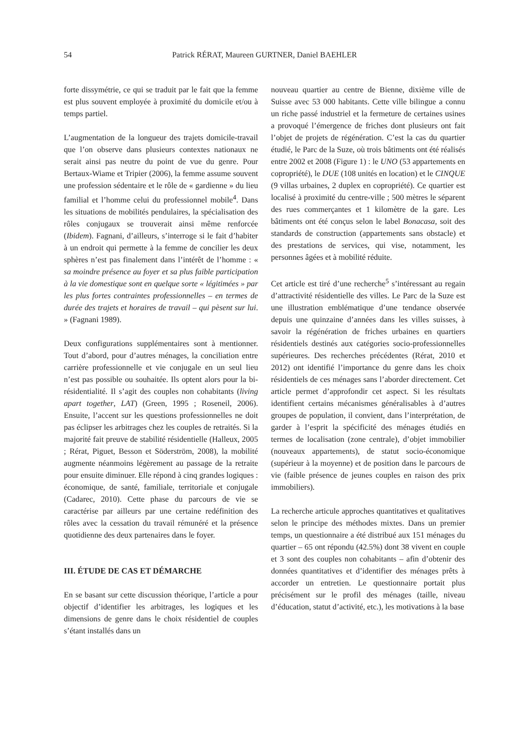54 Patrick RÉRAT, Maureen GURTNER, Daniel BAEHLER
forte dissymétrie, ce qui se traduit par le fait que la femme est plus souvent employée à proximité du domicile et/ou à temps partiel.
L’augmentation de la longueur des trajets domicile-travail que l’on observe dans plusieurs contextes nationaux ne serait ainsi pas neutre du point de vue du genre. Pour Bertaux-Wiame et Tripier (2006), la femme assume souvent une profession sédentaire et le rôle de « gardienne » du lieu familial et l’homme celui du professionnel mobile<sup>4</sup>. Dans les situations de mobilités pendulaires, la spécialisation des rôles conjugaux se trouverait ainsi même renforcée (Ibidem). Fagnani, d’ailleurs, s’interroge si le fait d’habiter à un endroit qui permette à la femme de concilier les deux sphères n’est pas finalement dans l’intérêt de l’homme : « sa moindre présence au foyer et sa plus faible participation à la vie domestique sont en quelque sorte « légitimées » par les plus fortes contraintes professionnelles – en termes de durée des trajets et horaires de travail – qui pèsent sur lui. » (Fagnani 1989).
Deux configurations supplémentaires sont à mentionner. Tout d’abord, pour d’autres ménages, la conciliation entre carrière professionnelle et vie conjugale en un seul lieu n’est pas possible ou souhaitée. Ils optent alors pour la bi-résidentialité. Il s’agit des couples non cohabitants (living apart together, LAT) (Green, 1995 ; Roseneil, 2006). Ensuite, l’accent sur les questions professionnelles ne doit pas éclipser les arbitrages chez les couples de retraités. Si la majorité fait preuve de stabilité résidentielle (Halleux, 2005 ; Rérat, Piguet, Besson et Söderström, 2008), la mobilité augmente néanmoins légèrement au passage de la retraite pour ensuite diminuer. Elle répond à cinq grandes logiques : économique, de santé, familiale, territoriale et conjugale (Cadarec, 2010). Cette phase du parcours de vie se caractérise par ailleurs par une certaine redéfinition des rôles avec la cessation du travail rémunéré et la présence quotidienne des deux partenaires dans le foyer.
III. ÉTUDE DE CAS ET DÉMARCHE
En se basant sur cette discussion théorique, l’article a pour objectif d’identifier les arbitrages, les logiques et les dimensions de genre dans le choix résidentiel de couples s’étant installés dans un
nouveau quartier au centre de Bienne, dixième ville de Suisse avec 53 000 habitants. Cette ville bilingue a connu un riche passé industriel et la fermeture de certaines usines a provoqué l’émergence de friches dont plusieurs ont fait l’objet de projets de régénération. C’est la cas du quartier étudié, le Parc de la Suze, où trois bâtiments ont été réalisés entre 2002 et 2008 (Figure 1) : le UNO (53 appartements en copropriété), le DUE (108 unités en location) et le CINQUE (9 villas urbaines, 2 duplex en copropriété). Ce quartier est localisé à proximité du centre-ville ; 500 mètres le séparent des rues commerçantes et 1 kilomètre de la gare. Les bâtiments ont été conçus selon le label Bonacasa, soit des standards de construction (appartements sans obstacle) et des prestations de services, qui vise, notamment, les personnes âgées et à mobilité réduite.
Cet article est tiré d’une recherche<sup>5</sup> s’intéressant au regain d’attractivité résidentielle des villes. Le Parc de la Suze est une illustration emblématique d’une tendance observée depuis une quinzaine d’années dans les villes suisses, à savoir la régénération de friches urbaines en quartiers résidentiels destinés aux catégories socio-professionnelles supérieures. Des recherches précédentes (Rérat, 2010 et 2012) ont identifié l’importance du genre dans les choix résidentiels de ces ménages sans l’aborder directement. Cet article permet d’approfondir cet aspect. Si les résultats identifient certains mécanismes généralisables à d’autres groupes de population, il convient, dans l’interprétation, de garder à l’esprit la spécificité des ménages étudiés en termes de localisation (zone centrale), d’objet immobilier (nouveaux appartements), de statut socio-économique (supérieur à la moyenne) et de position dans le parcours de vie (faible présence de jeunes couples en raison des prix immobiliers).
La recherche articule approches quantitatives et qualitatives selon le principe des méthodes mixtes. Dans un premier temps, un questionnaire a été distribué aux 151 ménages du quartier – 65 ont répondu (42.5%) dont 38 vivent en couple et 3 sont des couples non cohabitants – afin d’obtenir des données quantitatives et d’identifier des ménages prêts à accorder un entretien. Le questionnaire portait plus précisément sur le profil des ménages (taille, niveau d’éducation, statut d’activité, etc.), les motivations à la base